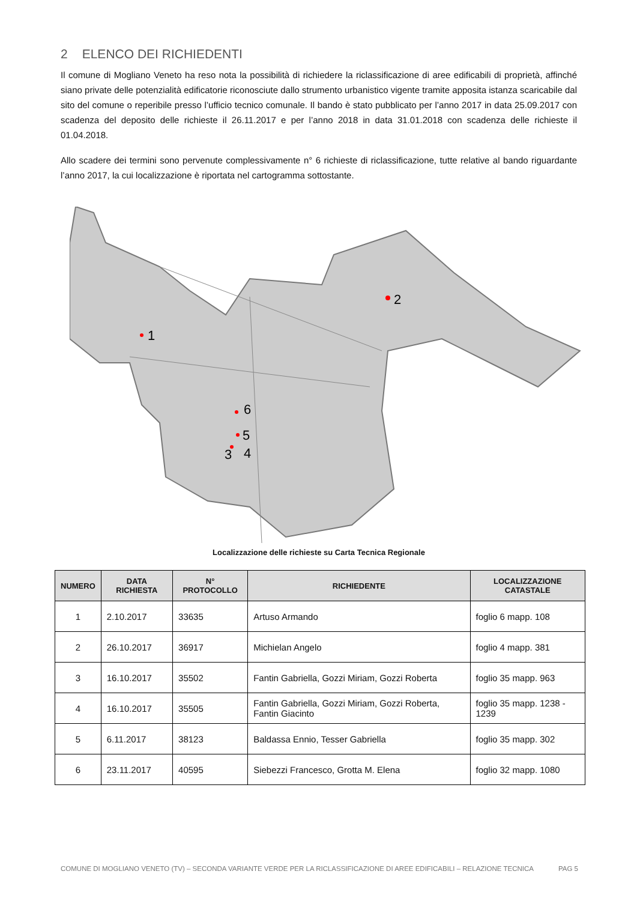2 ELENCO DEI RICHIEDENTI
Il comune di Mogliano Veneto ha reso nota la possibilità di richiedere la riclassificazione di aree edificabili di proprietà, affinché siano private delle potenzialità edificatorie riconosciute dallo strumento urbanistico vigente tramite apposita istanza scaricabile dal sito del comune o reperibile presso l’ufficio tecnico comunale. Il bando è stato pubblicato per l’anno 2017 in data 25.09.2017 con scadenza del deposito delle richieste il 26.11.2017 e per l’anno 2018 in data 31.01.2018 con scadenza delle richieste il 01.04.2018.
Allo scadere dei termini sono pervenute complessivamente n° 6 richieste di riclassificazione, tutte relative al bando riguardante l’anno 2017, la cui localizzazione è riportata nel cartogramma sottostante.
1
2
3
4
5
6
Localizzazione delle richieste su Carta Tecnica Regionale
| NUMERO | DATA RICHIESTA | N° PROTOCOLLO | RICHIEDENTE | LOCALIZZAZIONE CATASTALE |
| --- | --- | --- | --- | --- |
| 1 | 2.10.2017 | 33635 | Artuso Armando | foglio 6 mapp. 108 |
| 2 | 26.10.2017 | 36917 | Michielan Angelo | foglio 4 mapp. 381 |
| 3 | 16.10.2017 | 35502 | Fantin Gabriella, Gozzi Miriam, Gozzi Roberta | foglio 35 mapp. 963 |
| 4 | 16.10.2017 | 35505 | Fantin Gabriella, Gozzi Miriam, Gozzi Roberta, Fantin Giacinto | foglio 35 mapp. 1238 - 1239 |
| 5 | 6.11.2017 | 38123 | Baldassa Ennio, Tesser Gabriella | foglio 35 mapp. 302 |
| 6 | 23.11.2017 | 40595 | Siebezzi Francesco, Grotta M. Elena | foglio 32 mapp. 1080 |
COMUNE DI MOGLIANO VENETO (TV) – SECONDA VARIANTE VERDE PER LA RICLASSIFICAZIONE DI AREE EDIFICABILI – RELAZIONE TECNICA PAG 5